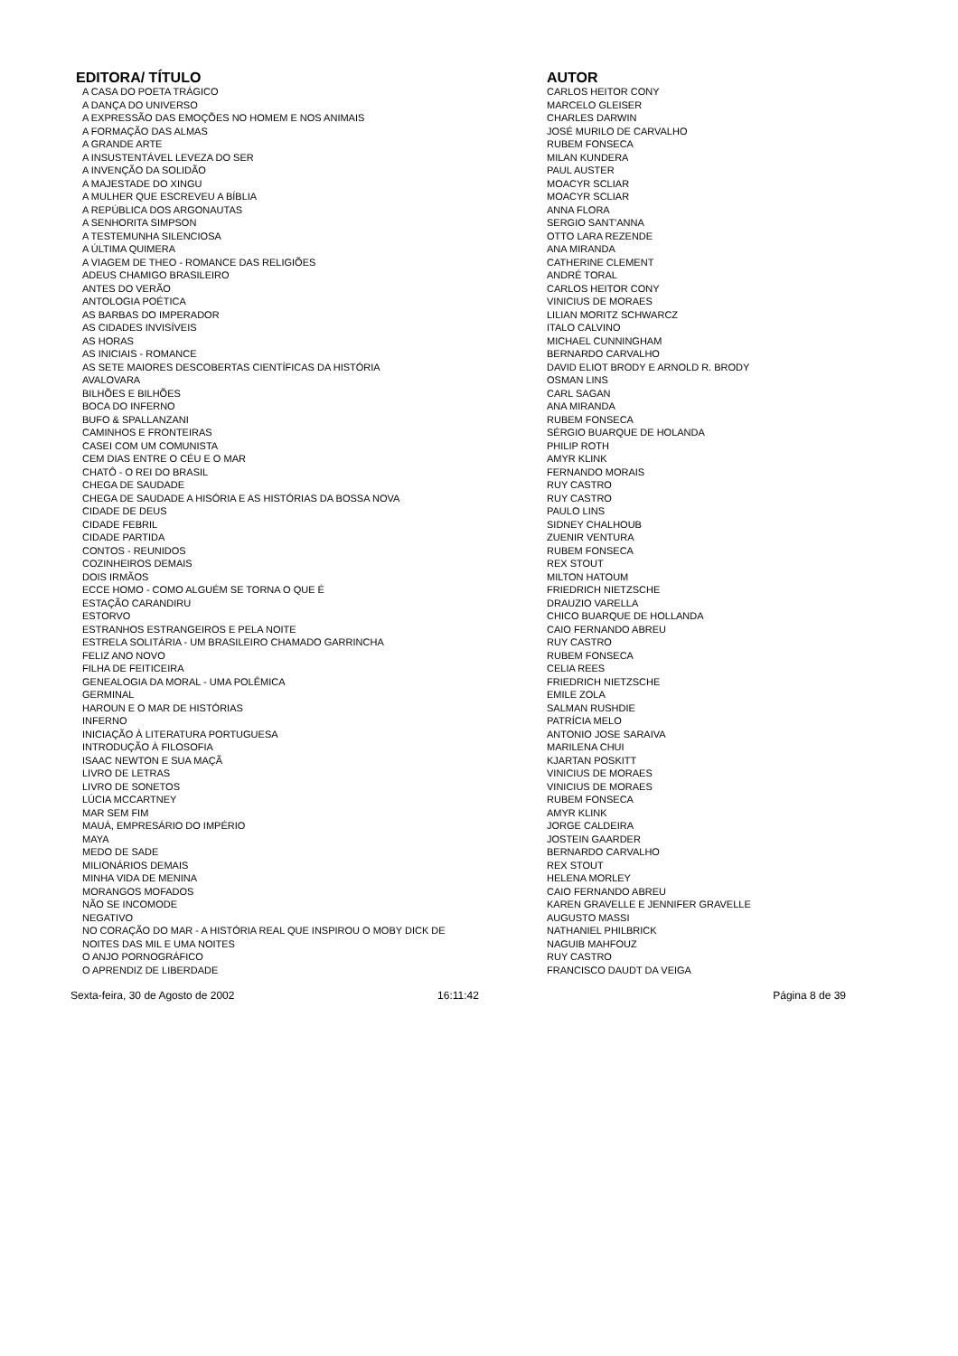| EDITORA/ TÍTULO | AUTOR |
| --- | --- |
| A CASA DO POETA TRÁGICO | CARLOS HEITOR CONY |
| A DANÇA DO UNIVERSO | MARCELO GLEISER |
| A EXPRESSÃO DAS EMOÇÕES NO HOMEM E NOS ANIMAIS | CHARLES DARWIN |
| A FORMAÇÃO DAS ALMAS | JOSÉ MURILO DE CARVALHO |
| A GRANDE ARTE | RUBEM FONSECA |
| A INSUSTENTÁVEL LEVEZA DO SER | MILAN KUNDERA |
| A INVENÇÃO DA SOLIDÃO | PAUL AUSTER |
| A MAJESTADE DO XINGU | MOACYR SCLIAR |
| A MULHER QUE ESCREVEU A BÍBLIA | MOACYR SCLIAR |
| A REPÚBLICA DOS ARGONAUTAS | ANNA FLORA |
| A SENHORITA SIMPSON | SERGIO SANT'ANNA |
| A TESTEMUNHA SILENCIOSA | OTTO LARA REZENDE |
| A ÚLTIMA QUIMERA | ANA MIRANDA |
| A VIAGEM DE THEO - ROMANCE DAS RELIGIÕES | CATHERINE CLEMENT |
| ADEUS CHAMIGO BRASILEIRO | ANDRÉ TORAL |
| ANTES DO VERÃO | CARLOS HEITOR CONY |
| ANTOLOGIA POÉTICA | VINICIUS DE MORAES |
| AS BARBAS DO IMPERADOR | LILIAN MORITZ SCHWARCZ |
| AS CIDADES INVISÍVEIS | ITALO CALVINO |
| AS HORAS | MICHAEL CUNNINGHAM |
| AS INICIAIS - ROMANCE | BERNARDO CARVALHO |
| AS SETE MAIORES DESCOBERTAS CIENTÍFICAS DA HISTÓRIA | DAVID ELIOT BRODY E ARNOLD R. BRODY |
| AVALOVARA | OSMAN LINS |
| BILHÕES E BILHÕES | CARL SAGAN |
| BOCA DO INFERNO | ANA MIRANDA |
| BUFO & SPALLANZANI | RUBEM FONSECA |
| CAMINHOS E FRONTEIRAS | SÉRGIO BUARQUE DE HOLANDA |
| CASEI COM UM COMUNISTA | PHILIP ROTH |
| CEM DIAS ENTRE O CÉU E O MAR | AMYR KLINK |
| CHATÔ - O REI DO BRASIL | FERNANDO MORAIS |
| CHEGA DE SAUDADE | RUY CASTRO |
| CHEGA DE SAUDADE A HISÓRIA E AS HISTÓRIAS DA BOSSA NOVA | RUY CASTRO |
| CIDADE DE DEUS | PAULO LINS |
| CIDADE FEBRIL | SIDNEY CHALHOUB |
| CIDADE PARTIDA | ZUENIR VENTURA |
| CONTOS - REUNIDOS | RUBEM FONSECA |
| COZINHEIROS DEMAIS | REX STOUT |
| DOIS IRMÃOS | MILTON HATOUM |
| ECCE HOMO - COMO ALGUÉM SE TORNA O QUE É | FRIEDRICH NIETZSCHE |
| ESTAÇÃO CARANDIRU | DRAUZIO VARELLA |
| ESTORVO | CHICO BUARQUE DE HOLLANDA |
| ESTRANHOS ESTRANGEIROS E PELA NOITE | CAIO FERNANDO ABREU |
| ESTRELA SOLITÁRIA - UM BRASILEIRO CHAMADO GARRINCHA | RUY CASTRO |
| FELIZ ANO NOVO | RUBEM FONSECA |
| FILHA DE FEITICEIRA | CELIA REES |
| GENEALOGIA DA MORAL - UMA POLÊMICA | FRIEDRICH NIETZSCHE |
| GERMINAL | EMILE ZOLA |
| HAROUN E O MAR DE HISTÓRIAS | SALMAN RUSHDIE |
| INFERNO | PATRÍCIA MELO |
| INICIAÇÃO À LITERATURA PORTUGUESA | ANTONIO JOSE SARAIVA |
| INTRODUÇÃO À FILOSOFIA | MARILENA CHUI |
| ISAAC NEWTON E SUA MAÇÃ | KJARTAN POSKITT |
| LIVRO DE LETRAS | VINICIUS DE MORAES |
| LIVRO DE SONETOS | VINICIUS DE MORAES |
| LÚCIA MCCARTNEY | RUBEM FONSECA |
| MAR SEM FIM | AMYR KLINK |
| MAUÁ, EMPRESÁRIO DO IMPÉRIO | JORGE CALDEIRA |
| MAYA | JOSTEIN GAARDER |
| MEDO DE SADE | BERNARDO CARVALHO |
| MILIONÁRIOS DEMAIS | REX STOUT |
| MINHA VIDA DE MENINA | HELENA MORLEY |
| MORANGOS MOFADOS | CAIO FERNANDO ABREU |
| NÃO SE INCOMODE | KAREN GRAVELLE E JENNIFER GRAVELLE |
| NEGATIVO | AUGUSTO MASSI |
| NO CORAÇÃO DO MAR - A HISTÓRIA REAL QUE INSPIROU O MOBY DICK DE | NATHANIEL PHILBRICK |
| NOITES DAS MIL E UMA NOITES | NAGUIB MAHFOUZ |
| O ANJO PORNOGRÁFICO | RUY CASTRO |
| O APRENDIZ DE LIBERDADE | FRANCISCO DAUDT DA VEIGA |
Sexta-feira, 30 de Agosto de 2002
16:11:42 Página 8 de 39